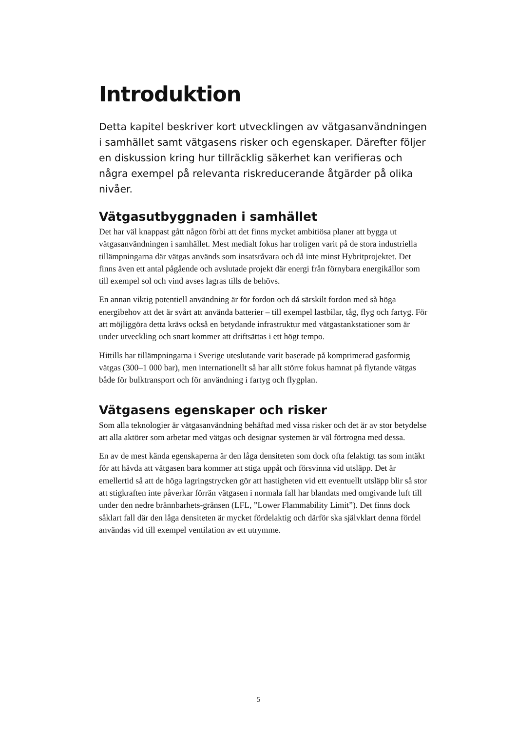Introduktion
Detta kapitel beskriver kort utvecklingen av vätgasanvändningen i samhället samt vätgasens risker och egenskaper. Därefter följer en diskussion kring hur tillräcklig säkerhet kan verifieras och några exempel på relevanta riskreducerande åtgärder på olika nivåer.
Vätgasutbyggnaden i samhället
Det har väl knappast gått någon förbi att det finns mycket ambitiösa planer att bygga ut vätgasanvändningen i samhället. Mest medialt fokus har troligen varit på de stora industriella tillämpningarna där vätgas används som insatsråvara och då inte minst Hybritprojektet. Det finns även ett antal pågående och avslutade projekt där energi från förnybara energikällor som till exempel sol och vind avses lagras tills de behövs.
En annan viktig potentiell användning är för fordon och då särskilt fordon med så höga energibehov att det är svårt att använda batterier – till exempel lastbilar, tåg, flyg och fartyg. För att möjliggöra detta krävs också en betydande infrastruktur med vätgastankstationer som är under utveckling och snart kommer att driftsättas i ett högt tempo.
Hittills har tillämpningarna i Sverige uteslutande varit baserade på komprimerad gasformig vätgas (300–1 000 bar), men internationellt så har allt större fokus hamnat på flytande vätgas både för bulktransport och för användning i fartyg och flygplan.
Vätgasens egenskaper och risker
Som alla teknologier är vätgasanvändning behäftad med vissa risker och det är av stor betydelse att alla aktörer som arbetar med vätgas och designar systemen är väl förtrogna med dessa.
En av de mest kända egenskaperna är den låga densiteten som dock ofta felaktigt tas som intäkt för att hävda att vätgasen bara kommer att stiga uppåt och försvinna vid utsläpp. Det är emellertid så att de höga lagringstrycken gör att hastigheten vid ett eventuellt utsläpp blir så stor att stigkraften inte påverkar förrän vätgasen i normala fall har blandats med omgivande luft till under den nedre brännbarhets-gränsen (LFL, ”Lower Flammability Limit”). Det finns dock såklart fall där den låga densiteten är mycket fördelaktig och därför ska självklart denna fördel användas vid till exempel ventilation av ett utrymme.
5